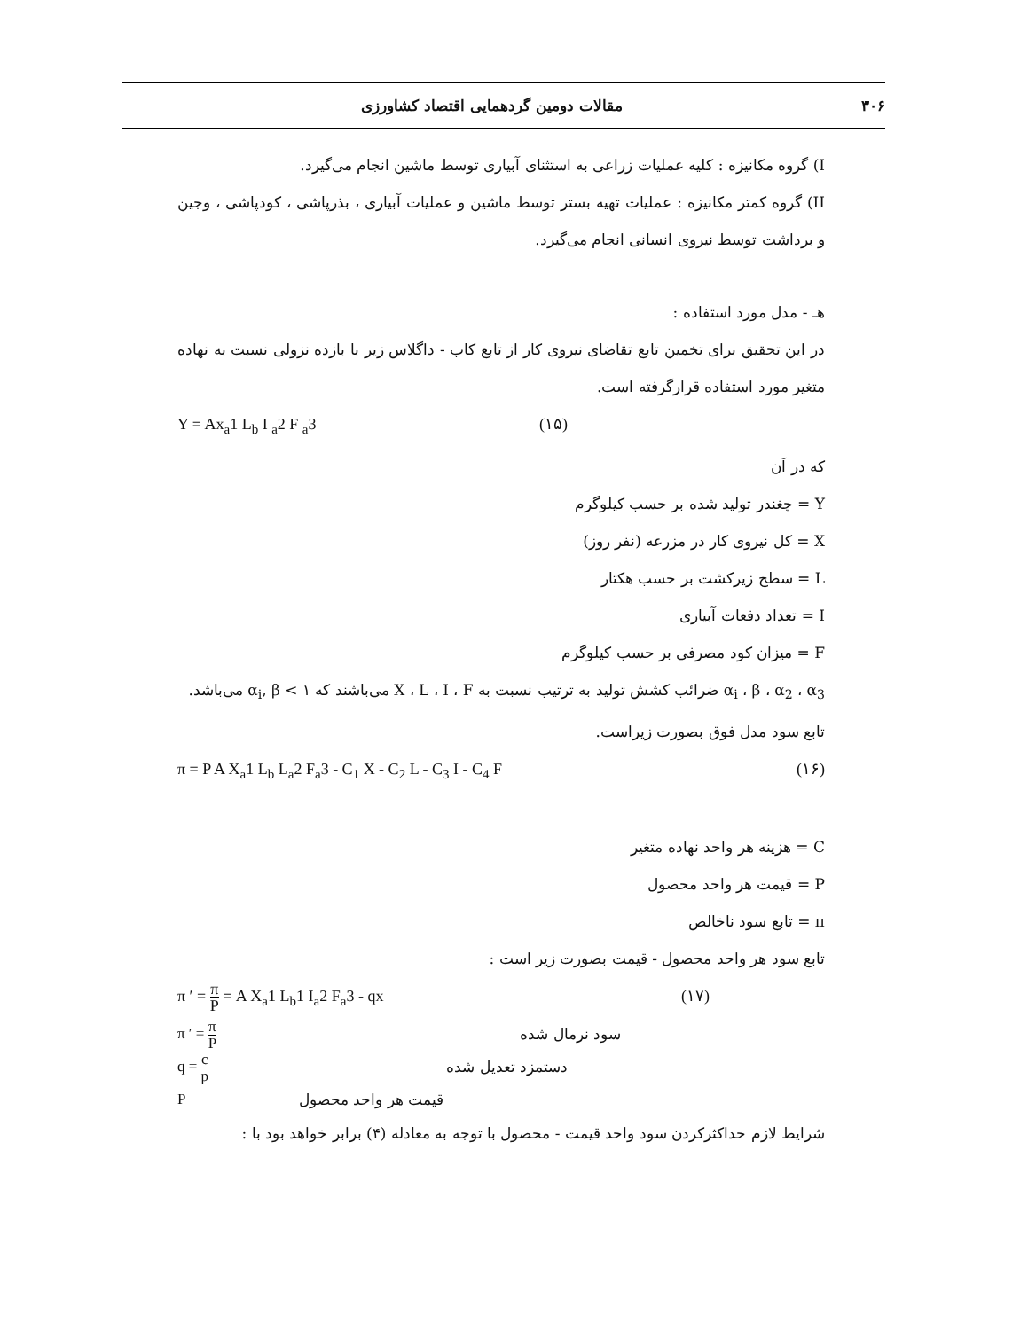۳۰۶ مقالات دومین گردهمایی اقتصاد کشاورزی
I) گروه مکانیزه : کلیه عملیات زراعی به استثنای آبیاری توسط ماشین انجام می‌گیرد.
II) گروه کمتر مکانیزه : عملیات تهیه بستر توسط ماشین و عملیات آبیاری ، بذرپاشی ، کودپاشی ، وجین و برداشت توسط نیروی انسانی انجام می‌گیرد.
هـ - مدل مورد استفاده :
در این تحقیق برای تخمین تابع تقاضای نیروی کار از تابع کاب - داگلاس زیر با بازده نزولی نسبت به نهاده متغیر مورد استفاده قرارگرفته است.
Y = Ax<sub>a</sub>1 L<sub>b</sub> I <sub>a</sub>2 F <sub>a</sub>3 (۱۵)
که در آن
Y = چغندر تولید شده بر حسب کیلوگرم
X = کل نیروی کار در مزرعه (نفر روز)
L = سطح زیرکشت بر حسب هکتار
I = تعداد دفعات آبیاری
F = میزان کود مصرفی بر حسب کیلوگرم
α<sub>i</sub> ، β ، α<sub>2</sub> ، α<sub>3</sub> ضرائب کشش تولید به ترتیب نسبت به X ، L ، I ، F می‌باشند که α<sub>i</sub>, β < ۱ می‌باشد.
تابع سود مدل فوق بصورت زیراست.
π = P A X<sub>a</sub>1 L<sub>b</sub> L<sub>a</sub>2 F<sub>a</sub>3 - C<sub>1</sub> X - C<sub>2</sub> L - C<sub>3</sub> I - C<sub>4</sub> F (۱۶)
C = هزینه هر واحد نهاده متغیر
P = قیمت هر واحد محصول
π = تابع سود ناخالص
تابع سود هر واحد محصول - قیمت بصورت زیر است :
π ′ = π P = A X<sub>a</sub>1 L<sub>b</sub>1 I<sub>a</sub>2 F<sub>a</sub>3 - qx (۱۷)
π ′ = π P سود نرمال شده
q = c p دستمزد تعدیل شده
Pقیمت هر واحد محصول
شرایط لازم حداکثرکردن سود واحد قیمت - محصول با توجه به معادله (۴) برابر خواهد بود با :